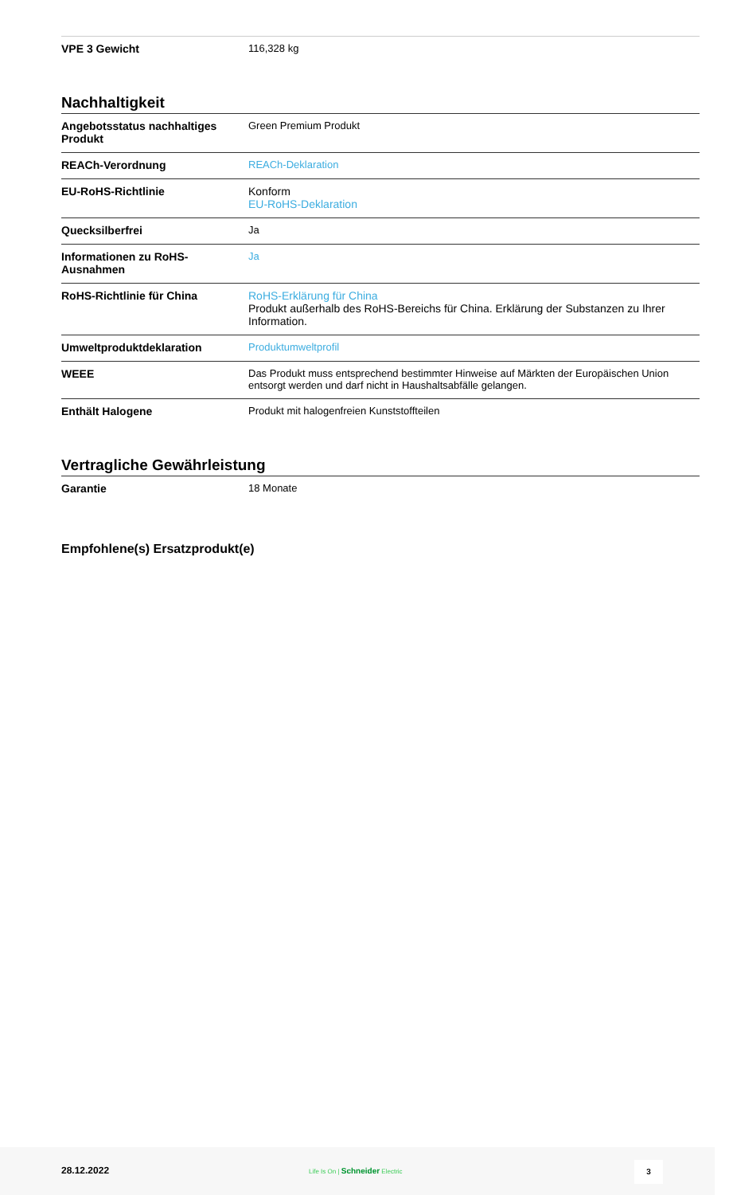| VPE 3 Gewicht | 116,328 kg |
Nachhaltigkeit
| Angebotsstatus nachhaltiges Produkt | Green Premium Produkt |
| REACh-Verordnung | REACh-Deklaration |
| EU-RoHS-Richtlinie | Konform EU-RoHS-Deklaration |
| Quecksilberfrei | Ja |
| Informationen zu RoHS-Ausnahmen | Ja |
| RoHS-Richtlinie für China | RoHS-Erklärung für China Produkt außerhalb des RoHS-Bereichs für China. Erklärung der Substanzen zu Ihrer Information. |
| Umweltproduktdeklaration | Produktumweltprofil |
| WEEE | Das Produkt muss entsprechend bestimmter Hinweise auf Märkten der Europäischen Union entsorgt werden und darf nicht in Haushaltsabfälle gelangen. |
| Enthält Halogene | Produkt mit halogenfreien Kunststoffteilen |
Vertragliche Gewährleistung
| Garantie | 18 Monate |
Empfohlene(s) Ersatzprodukt(e)
28.12.2022
Life Is On | Schneider Electric
3